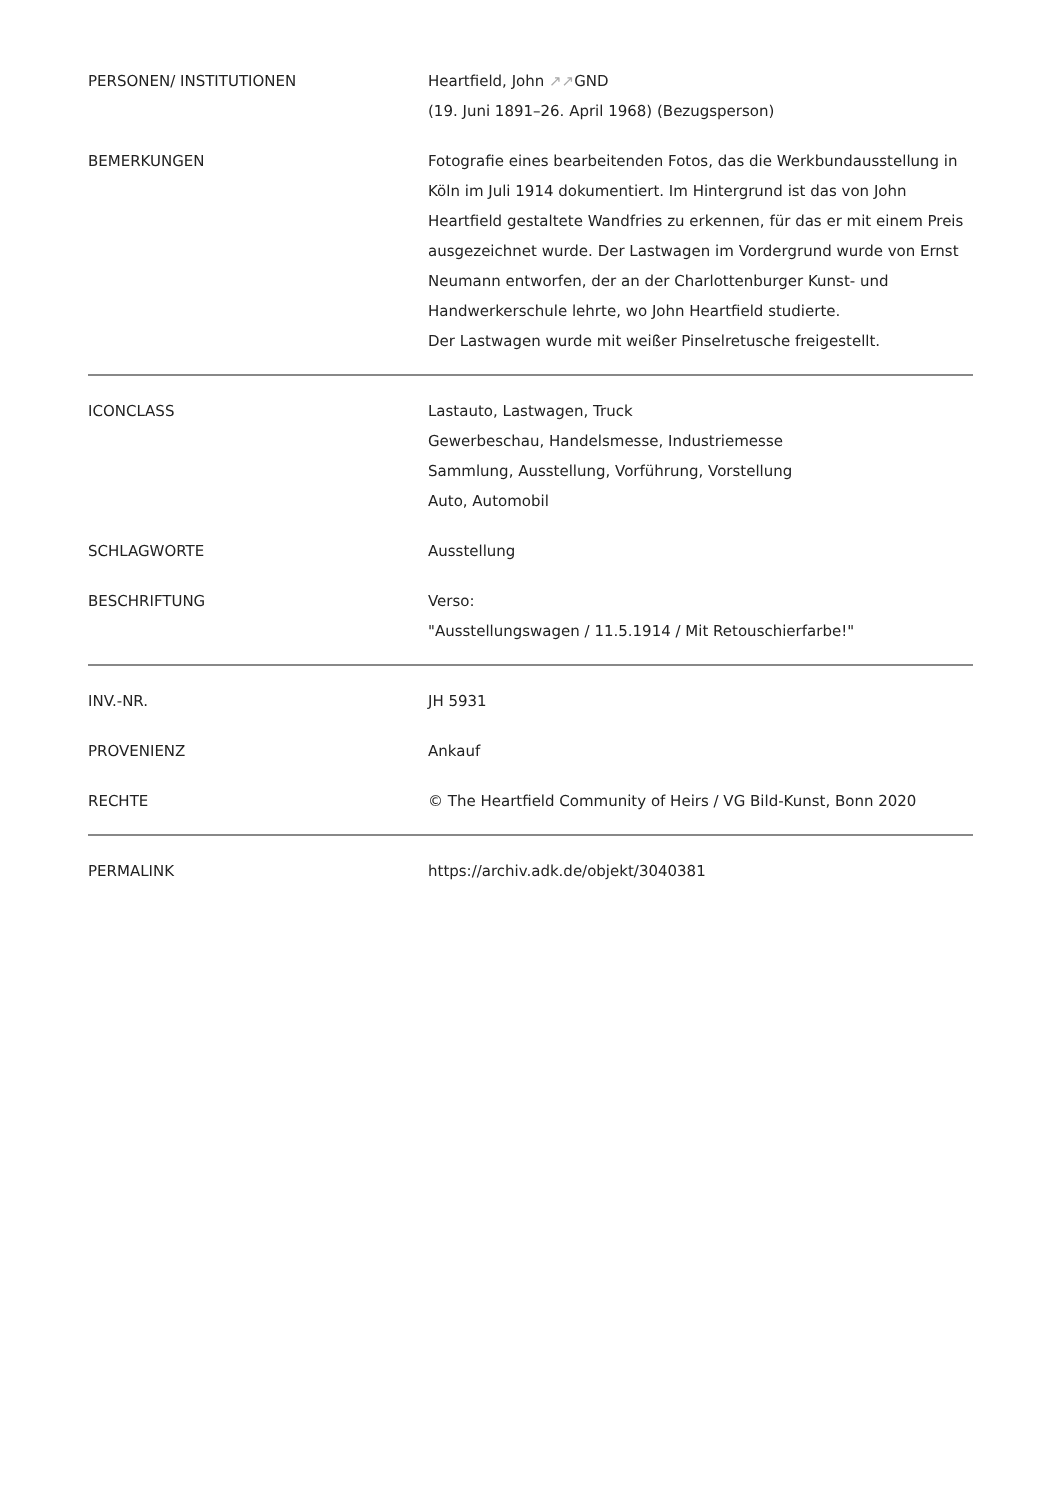| PERSONEN/ INSTITUTIONEN | Heartfield, John ↗↗ GND (19. Juni 1891–26. April 1968) (Bezugsperson) |
| BEMERKUNGEN | Fotografie eines bearbeitenden Fotos, das die Werkbundausstellung in Köln im Juli 1914 dokumentiert. Im Hintergrund ist das von John Heartfield gestaltete Wandfries zu erkennen, für das er mit einem Preis ausgezeichnet wurde. Der Lastwagen im Vordergrund wurde von Ernst Neumann entworfen, der an der Charlottenburger Kunst- und Handwerkerschule lehrte, wo John Heartfield studierte. Der Lastwagen wurde mit weißer Pinselretusche freigestellt. |
| ICONCLASS | Lastauto, Lastwagen, Truck Gewerbeschau, Handelsmesse, Industriemesse Sammlung, Ausstellung, Vorführung, Vorstellung Auto, Automobil |
| SCHLAGWORTE | Ausstellung |
| BESCHRIFTUNG | Verso: "Ausstellungswagen / 11.5.1914 / Mit Retouschierfarbe!" |
| INV.-NR. | JH 5931 |
| PROVENIENZ | Ankauf |
| RECHTE | © The Heartfield Community of Heirs / VG Bild-Kunst, Bonn 2020 |
| PERMALINK | https://archiv.adk.de/objekt/3040381 |